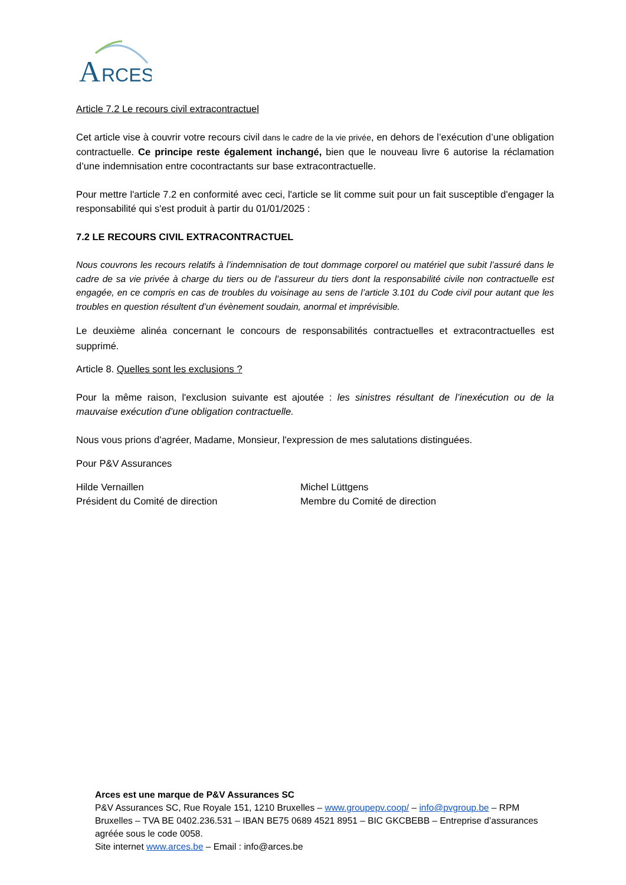A
RCES
Article 7.2 Le recours civil extracontractuel
Cet article vise à couvrir votre recours civil dans le cadre de la vie privée, en dehors de l’exécution d’une obligation contractuelle. Ce principe reste également inchangé, bien que le nouveau livre 6 autorise la réclamation d’une indemnisation entre cocontractants sur base extracontractuelle.
Pour mettre l'article 7.2 en conformité avec ceci, l'article se lit comme suit pour un fait susceptible d'engager la responsabilité qui s'est produit à partir du 01/01/2025 :
7.2 LE RECOURS CIVIL EXTRACONTRACTUEL
Nous couvrons les recours relatifs à l’indemnisation de tout dommage corporel ou matériel que subit l’assuré dans le cadre de sa vie privée à charge du tiers ou de l’assureur du tiers dont la responsabilité civile non contractuelle est engagée, en ce compris en cas de troubles du voisinage au sens de l’article 3.101 du Code civil pour autant que les troubles en question résultent d’un évènement soudain, anormal et imprévisible.
Le deuxième alinéa concernant le concours de responsabilités contractuelles et extracontractuelles est supprimé.
Article 8. Quelles sont les exclusions ?
Pour la même raison, l'exclusion suivante est ajoutée : les sinistres résultant de l’inexécution ou de la mauvaise exécution d’une obligation contractuelle.
Nous vous prions d'agréer, Madame, Monsieur, l'expression de mes salutations distinguées.
Pour P&V Assurances
Hilde Vernaillen
Président du Comité de direction
Michel Lüttgens
Membre du Comité de direction
Arces est une marque de P&V Assurances SC
P&V Assurances SC, Rue Royale 151, 1210 Bruxelles – www.groupepv.coop/ – info@pvgroup.be – RPM Bruxelles – TVA BE 0402.236.531 – IBAN BE75 0689 4521 8951 – BIC GKCBEBB – Entreprise d’assurances agréée sous le code 0058.
Site internet www.arces.be – Email : info@arces.be